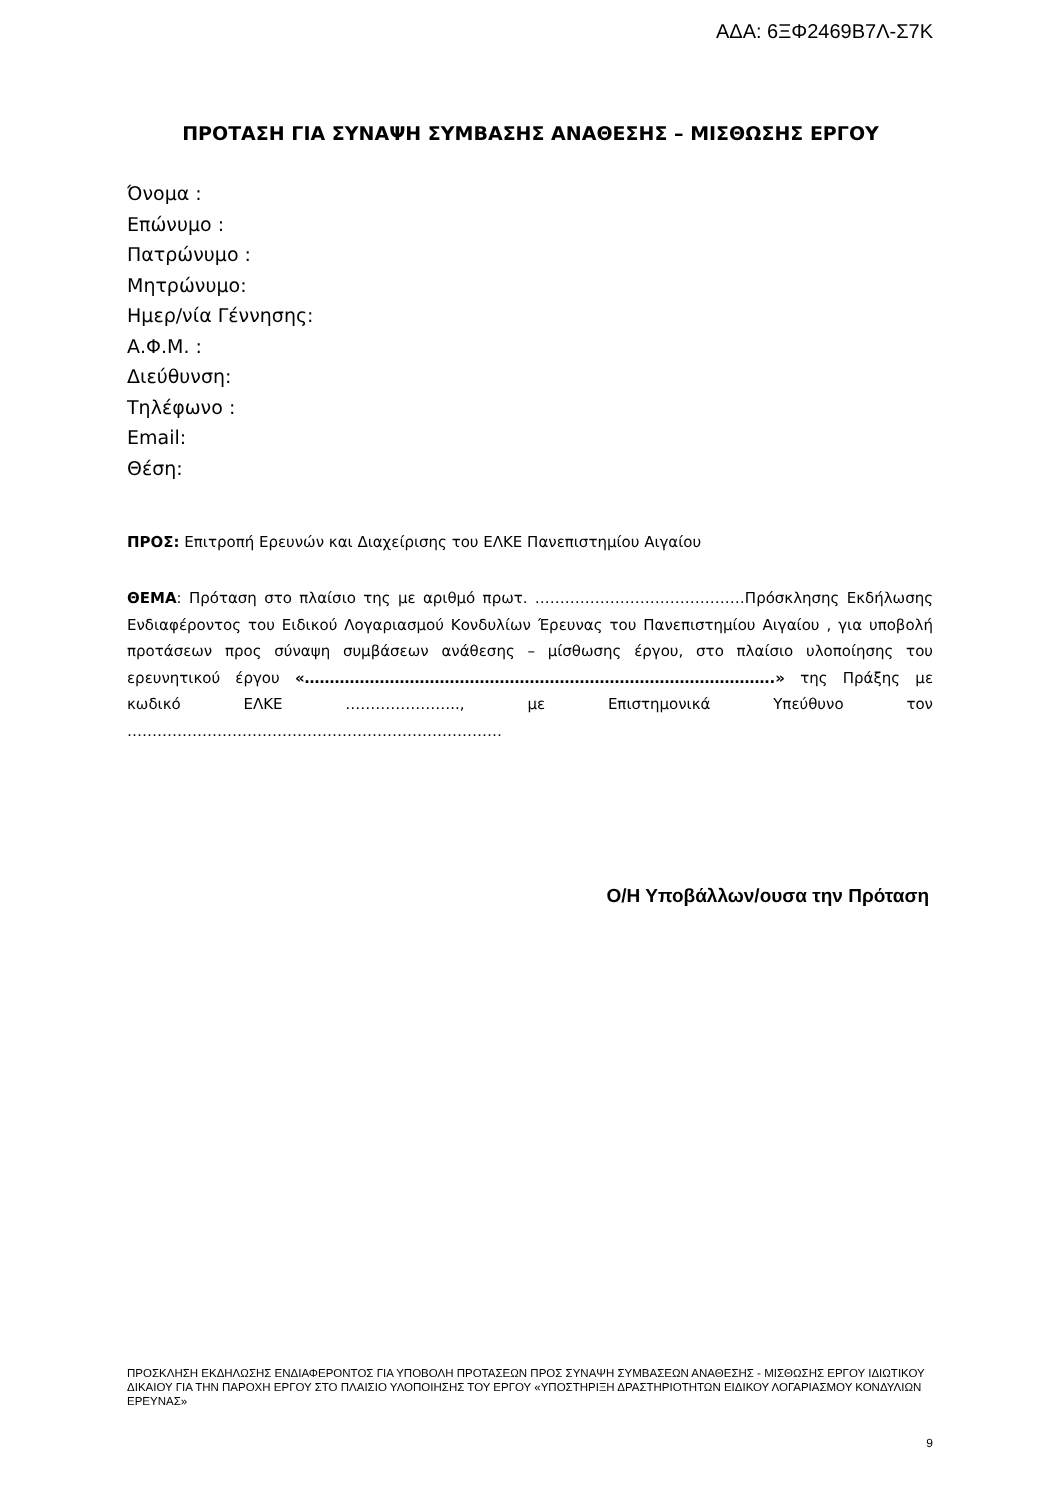ΑΔΑ: 6ΞΦ2469Β7Λ-Σ7Κ
ΠΡΟΤΑΣΗ ΓΙΑ ΣΥΝΑΨΗ ΣΥΜΒΑΣΗΣ ΑΝΑΘΕΣΗΣ – ΜΙΣΘΩΣΗΣ ΕΡΓΟΥ
Όνομα :
Επώνυμο :
Πατρώνυμο :
Μητρώνυμο:
Ημερ/νία Γέννησης:
Α.Φ.Μ. :
Διεύθυνση:
Τηλέφωνο :
Email:
Θέση:
ΠΡΟΣ: Επιτροπή Ερευνών και Διαχείρισης του ΕΛΚΕ Πανεπιστημίου Αιγαίου
ΘΕΜΑ: Πρόταση στο πλαίσιο της με αριθμό πρωτ. ……………………………………Πρόσκλησης Εκδήλωσης Ενδιαφέροντος του Ειδικού Λογαριασμού Κονδυλίων Έρευνας του Πανεπιστημίου Αιγαίου , για υποβολή προτάσεων προς σύναψη συμβάσεων ανάθεσης – μίσθωσης έργου, στο πλαίσιο υλοποίησης του ερευνητικού έργου «………………………………………………………………………………….» της Πράξης με κωδικό ΕΛΚΕ ………………….., με Επιστημονικά Υπεύθυνο τον …………………………………………………………………
Ο/Η Υποβάλλων/ουσα την Πρόταση
ΠΡΟΣΚΛΗΣΗ ΕΚΔΗΛΩΣΗΣ ΕΝΔΙΑΦΕΡΟΝΤΟΣ ΓΙΑ ΥΠΟΒΟΛΗ ΠΡΟΤΑΣΕΩΝ ΠΡΟΣ ΣΥΝΑΨΗ ΣΥΜΒΑΣΕΩΝ ΑΝΑΘΕΣΗΣ - ΜΙΣΘΩΣΗΣ ΕΡΓΟΥ ΙΔΙΩΤΙΚΟΥ ΔΙΚΑΙΟΥ ΓΙΑ ΤΗΝ ΠΑΡΟΧΗ ΕΡΓΟΥ ΣΤΟ ΠΛΑΙΣΙΟ ΥΛΟΠΟΙΗΣΗΣ ΤΟΥ ΕΡΓΟΥ «ΥΠΟΣΤΗΡΙΞΗ ΔΡΑΣΤΗΡΙΟΤΗΤΩΝ ΕΙΔΙΚΟΥ ΛΟΓΑΡΙΑΣΜΟΥ ΚΟΝΔΥΛΙΩΝ ΕΡΕΥΝΑΣ»
9